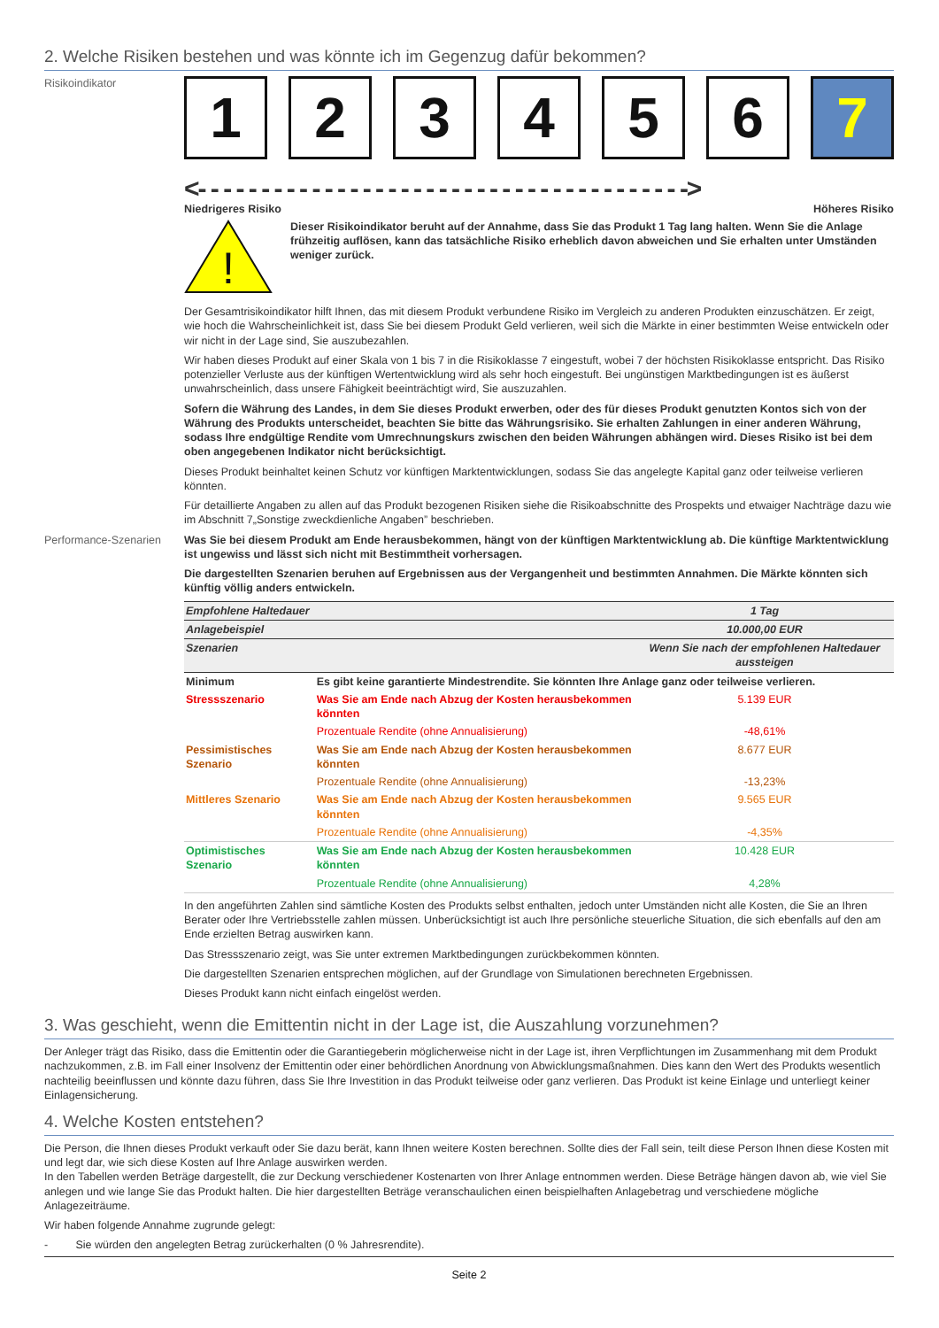2. Welche Risiken bestehen und was könnte ich im Gegenzug dafür bekommen?
Risikoindikator
1 2 3 4 5 6 7
<- - - - - - - - - - - - - - - - - - - - - - - - - - - - - - - - - - - - - - ->
Niedrigeres Risiko Höheres Risiko
!
Dieser Risikoindikator beruht auf der Annahme, dass Sie das Produkt 1 Tag lang halten. Wenn Sie die Anlage frühzeitig auflösen, kann das tatsächliche Risiko erheblich davon abweichen und Sie erhalten unter Umständen weniger zurück.
Der Gesamtrisikoindikator hilft Ihnen, das mit diesem Produkt verbundene Risiko im Vergleich zu anderen Produkten einzuschätzen. Er zeigt, wie hoch die Wahrscheinlichkeit ist, dass Sie bei diesem Produkt Geld verlieren, weil sich die Märkte in einer bestimmten Weise entwickeln oder wir nicht in der Lage sind, Sie auszubezahlen.
Wir haben dieses Produkt auf einer Skala von 1 bis 7 in die Risikoklasse 7 eingestuft, wobei 7 der höchsten Risikoklasse entspricht. Das Risiko potenzieller Verluste aus der künftigen Wertentwicklung wird als sehr hoch eingestuft. Bei ungünstigen Marktbedingungen ist es äußerst unwahrscheinlich, dass unsere Fähigkeit beeinträchtigt wird, Sie auszuzahlen.
Sofern die Währung des Landes, in dem Sie dieses Produkt erwerben, oder des für dieses Produkt genutzten Kontos sich von der Währung des Produkts unterscheidet, beachten Sie bitte das Währungsrisiko. Sie erhalten Zahlungen in einer anderen Währung, sodass Ihre endgültige Rendite vom Umrechnungskurs zwischen den beiden Währungen abhängen wird. Dieses Risiko ist bei dem oben angegebenen Indikator nicht berücksichtigt.
Dieses Produkt beinhaltet keinen Schutz vor künftigen Marktentwicklungen, sodass Sie das angelegte Kapital ganz oder teilweise verlieren könnten.
Für detaillierte Angaben zu allen auf das Produkt bezogenen Risiken siehe die Risikoabschnitte des Prospekts und etwaiger Nachträge dazu wie im Abschnitt 7„Sonstige zweckdienliche Angaben” beschrieben.
Performance-Szenarien Was Sie bei diesem Produkt am Ende herausbekommen, hängt von der künftigen Marktentwicklung ab. Die künftige Marktentwicklung ist ungewiss und lässt sich nicht mit Bestimmtheit vorhersagen.
Die dargestellten Szenarien beruhen auf Ergebnissen aus der Vergangenheit und bestimmten Annahmen. Die Märkte könnten sich künftig völlig anders entwickeln.
| Empfohlene Haltedauer | | 1 Tag |
| Anlagebeispiel | | 10.000,00 EUR |
| Szenarien | | Wenn Sie nach der empfohlenen Haltedauer aussteigen |
| Minimum | Es gibt keine garantierte Mindestrendite. Sie könnten Ihre Anlage ganz oder teilweise verlieren. | |
| Stressszenario | Was Sie am Ende nach Abzug der Kosten herausbekommen könnten | 5.139 EUR |
| | Prozentuale Rendite (ohne Annualisierung) | -48,61% |
| Pessimistisches Szenario | Was Sie am Ende nach Abzug der Kosten herausbekommen könnten | 8.677 EUR |
| | Prozentuale Rendite (ohne Annualisierung) | -13,23% |
| Mittleres Szenario | Was Sie am Ende nach Abzug der Kosten herausbekommen könnten | 9.565 EUR |
| | Prozentuale Rendite (ohne Annualisierung) | -4,35% |
| Optimistisches Szenario | Was Sie am Ende nach Abzug der Kosten herausbekommen könnten | 10.428 EUR |
| | Prozentuale Rendite (ohne Annualisierung) | 4,28% |
In den angeführten Zahlen sind sämtliche Kosten des Produkts selbst enthalten, jedoch unter Umständen nicht alle Kosten, die Sie an Ihren Berater oder Ihre Vertriebsstelle zahlen müssen. Unberücksichtigt ist auch Ihre persönliche steuerliche Situation, die sich ebenfalls auf den am Ende erzielten Betrag auswirken kann.
Das Stressszenario zeigt, was Sie unter extremen Marktbedingungen zurückbekommen könnten.
Die dargestellten Szenarien entsprechen möglichen, auf der Grundlage von Simulationen berechneten Ergebnissen.
Dieses Produkt kann nicht einfach eingelöst werden.
3. Was geschieht, wenn die Emittentin nicht in der Lage ist, die Auszahlung vorzunehmen?
Der Anleger trägt das Risiko, dass die Emittentin oder die Garantiegeberin möglicherweise nicht in der Lage ist, ihren Verpflichtungen im Zusammenhang mit dem Produkt nachzukommen, z.B. im Fall einer Insolvenz der Emittentin oder einer behördlichen Anordnung von Abwicklungsmaßnahmen. Dies kann den Wert des Produkts wesentlich nachteilig beeinflussen und könnte dazu führen, dass Sie Ihre Investition in das Produkt teilweise oder ganz verlieren. Das Produkt ist keine Einlage und unterliegt keiner Einlagensicherung.
4. Welche Kosten entstehen?
Die Person, die Ihnen dieses Produkt verkauft oder Sie dazu berät, kann Ihnen weitere Kosten berechnen. Sollte dies der Fall sein, teilt diese Person Ihnen diese Kosten mit und legt dar, wie sich diese Kosten auf Ihre Anlage auswirken werden.
In den Tabellen werden Beträge dargestellt, die zur Deckung verschiedener Kostenarten von Ihrer Anlage entnommen werden. Diese Beträge hängen davon ab, wie viel Sie anlegen und wie lange Sie das Produkt halten. Die hier dargestellten Beträge veranschaulichen einen beispielhaften Anlagebetrag und verschiedene mögliche Anlagezeiträume.
Wir haben folgende Annahme zugrunde gelegt:
- Sie würden den angelegten Betrag zurückerhalten (0 % Jahresrendite).
Seite 2